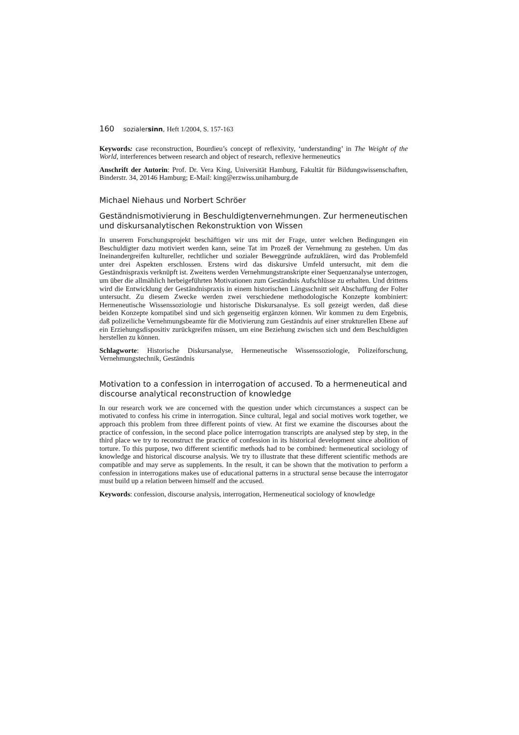160 sozialersinn, Heft 1/2004, S. 157-163
Keywords: case reconstruction, Bourdieu’s concept of reflexivity, ‘understanding’ in The Weight of the World, interferences between research and object of research, reflexive hermeneutics
Anschrift der Autorin: Prof. Dr. Vera King, Universität Hamburg, Fakultät für Bildungswissenschaften, Binderstr. 34, 20146 Hamburg; E-Mail: king@erzwiss.unihamburg.de
Michael Niehaus und Norbert Schröer
Geständnismotivierung in Beschuldigtenvernehmungen. Zur hermeneutischen und diskursanalytischen Rekonstruktion von Wissen
In unserem Forschungsprojekt beschäftigen wir uns mit der Frage, unter welchen Bedingungen ein Beschuldigter dazu motiviert werden kann, seine Tat im Prozeß der Vernehmung zu gestehen. Um das Ineinandergreifen kultureller, rechtlicher und sozialer Beweggründe aufzuklären, wird das Problemfeld unter drei Aspekten erschlossen. Erstens wird das diskursive Umfeld untersucht, mit dem die Geständnispraxis verknüpft ist. Zweitens werden Vernehmungstranskripte einer Sequenzanalyse unterzogen, um über die allmählich herbeigeführten Motivationen zum Geständnis Aufschlüsse zu erhalten. Und drittens wird die Entwicklung der Geständnispraxis in einem historischen Längsschnitt seit Abschaffung der Folter untersucht. Zu diesem Zwecke werden zwei verschiedene methodologische Konzepte kombiniert: Hermeneutische Wissenssoziologie und historische Diskursanalyse. Es soll gezeigt werden, daß diese beiden Konzepte kompatibel sind und sich gegenseitig ergänzen können. Wir kommen zu dem Ergebnis, daß polizeiliche Vernehmungsbeamte für die Motivierung zum Geständnis auf einer strukturellen Ebene auf ein Erziehungsdispositiv zurückgreifen müssen, um eine Beziehung zwischen sich und dem Beschuldigten herstellen zu können.
Schlagworte: Historische Diskursanalyse, Hermeneutische Wissenssoziologie, Polizeiforschung, Vernehmungstechnik, Geständnis
Motivation to a confession in interrogation of accused. To a hermeneutical and discourse analytical reconstruction of knowledge
In our research work we are concerned with the question under which circumstances a suspect can be motivated to confess his crime in interrogation. Since cultural, legal and social motives work together, we approach this problem from three different points of view. At first we examine the discourses about the practice of confession, in the second place police interrogation transcripts are analysed step by step, in the third place we try to reconstruct the practice of confession in its historical development since abolition of torture. To this purpose, two different scientific methods had to be combined: hermeneutical sociology of knowledge and historical discourse analysis. We try to illustrate that these different scientific methods are compatible and may serve as supplements. In the result, it can be shown that the motivation to perform a confession in interrogations makes use of educational patterns in a structural sense because the interrogator must build up a relation between himself and the accused.
Keywords: confession, discourse analysis, interrogation, Hermeneutical sociology of knowledge